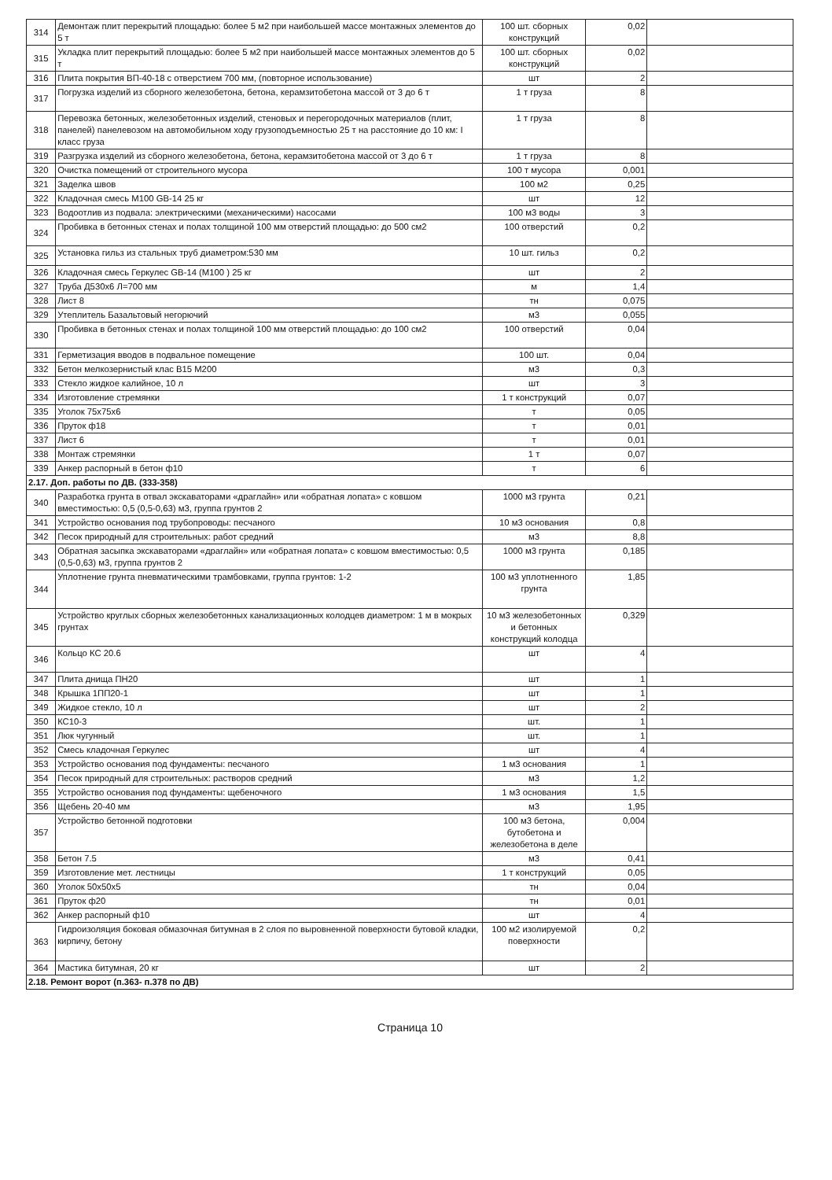| 314 | Демонтаж плит перекрытий площадью: более 5 м2 при наибольшей массе монтажных элементов до 5 т | 100 шт. сборных конструкций | 0,02 | |
| 315 | Укладка плит перекрытий площадью: более 5 м2 при наибольшей массе монтажных элементов до 5 т | 100 шт. сборных конструкций | 0,02 | |
| 316 | Плита покрытия ВП-40-18 с отверстием 700 мм, (повторное использование) | шт | 2 | |
| 317 | Погрузка изделий из сборного железобетона, бетона, керамзитобетона массой от 3 до 6 т | 1 т груза | 8 | |
| 318 | Перевозка бетонных, железобетонных изделий, стеновых и перегородочных материалов (плит, панелей) панелевозом на автомобильном ходу грузоподъемностью 25 т на расстояние до 10 км: I класс груза | 1 т груза | 8 | |
| 319 | Разгрузка изделий из сборного железобетона, бетона, керамзитобетона массой от 3 до 6 т | 1 т груза | 8 | |
| 320 | Очистка помещений от строительного мусора | 100 т мусора | 0,001 | |
| 321 | Заделка швов | 100 м2 | 0,25 | |
| 322 | Кладочная смесь М100 GB-14 25 кг | шт | 12 | |
| 323 | Водоотлив из подвала: электрическими (механическими) насосами | 100 м3 воды | 3 | |
| 324 | Пробивка в бетонных стенах и полах толщиной 100 мм отверстий площадью: до 500 см2 | 100 отверстий | 0,2 | |
| 325 | Установка гильз из стальных труб диаметром:530 мм | 10 шт. гильз | 0,2 | |
| 326 | Кладочная смесь Геркулес GB-14 (М100 ) 25 кг | шт | 2 | |
| 327 | Труба Д530х6 Л=700 мм | м | 1,4 | |
| 328 | Лист 8 | тн | 0,075 | |
| 329 | Утеплитель Базальтовый негорючий | м3 | 0,055 | |
| 330 | Пробивка в бетонных стенах и полах толщиной 100 мм отверстий площадью: до 100 см2 | 100 отверстий | 0,04 | |
| 331 | Герметизация вводов в подвальное помещение | 100 шт. | 0,04 | |
| 332 | Бетон мелкозернистый клас В15 М200 | м3 | 0,3 | |
| 333 | Стекло жидкое калийное, 10 л | шт | 3 | |
| 334 | Изготовление стремянки | 1 т конструкций | 0,07 | |
| 335 | Уголок 75х75х6 | т | 0,05 | |
| 336 | Пруток ф18 | т | 0,01 | |
| 337 | Лист 6 | т | 0,01 | |
| 338 | Монтаж стремянки | 1 т | 0,07 | |
| 339 | Анкер распорный в бетон ф10 | т | 6 | |
| 2.17. Доп. работы по ДВ. (333-358) | | | | |
| 340 | Разработка грунта в отвал экскаваторами «драглайн» или «обратная лопата» с ковшом вместимостью: 0,5 (0,5-0,63) м3, группа грунтов 2 | 1000 м3 грунта | 0,21 | |
| 341 | Устройство основания под трубопроводы: песчаного | 10 м3 основания | 0,8 | |
| 342 | Песок природный для строительных: работ средний | м3 | 8,8 | |
| 343 | Обратная засыпка экскаваторами «драглайн» или «обратная лопата» с ковшом вместимостью: 0,5 (0,5-0,63) м3, группа грунтов 2 | 1000 м3 грунта | 0,185 | |
| 344 | Уплотнение грунта пневматическими трамбовками, группа грунтов: 1-2 | 100 м3 уплотненного грунта | 1,85 | |
| 345 | Устройство круглых сборных железобетонных канализационных колодцев диаметром: 1 м в мокрых грунтах | 10 м3 железобетонных и бетонных конструкций колодца | 0,329 | |
| 346 | Кольцо КС 20.6 | шт | 4 | |
| 347 | Плита днища ПН20 | шт | 1 | |
| 348 | Крышка 1ПП20-1 | шт | 1 | |
| 349 | Жидкое стекло, 10 л | шт | 2 | |
| 350 | КС10-3 | шт. | 1 | |
| 351 | Люк чугунный | шт. | 1 | |
| 352 | Смесь кладочная Геркулес | шт | 4 | |
| 353 | Устройство основания под фундаменты: песчаного | 1 м3 основания | 1 | |
| 354 | Песок природный для строительных: растворов средний | м3 | 1,2 | |
| 355 | Устройство основания под фундаменты: щебеночного | 1 м3 основания | 1,5 | |
| 356 | Щебень 20-40 мм | м3 | 1,95 | |
| 357 | Устройство бетонной подготовки | 100 м3 бетона, бутобетона и железобетона в деле | 0,004 | |
| 358 | Бетон 7.5 | м3 | 0,41 | |
| 359 | Изготовление мет. лестницы | 1 т конструкций | 0,05 | |
| 360 | Уголок 50х50х5 | тн | 0,04 | |
| 361 | Пруток ф20 | тн | 0,01 | |
| 362 | Анкер распорный ф10 | шт | 4 | |
| 363 | Гидроизоляция боковая обмазочная битумная в 2 слоя по выровненной поверхности бутовой кладки, кирпичу, бетону | 100 м2 изолируемой поверхности | 0,2 | |
| 364 | Мастика битумная, 20 кг | шт | 2 | |
| 2.18. Ремонт ворот (п.363- п.378 по ДВ) | | | | |
Страница 10